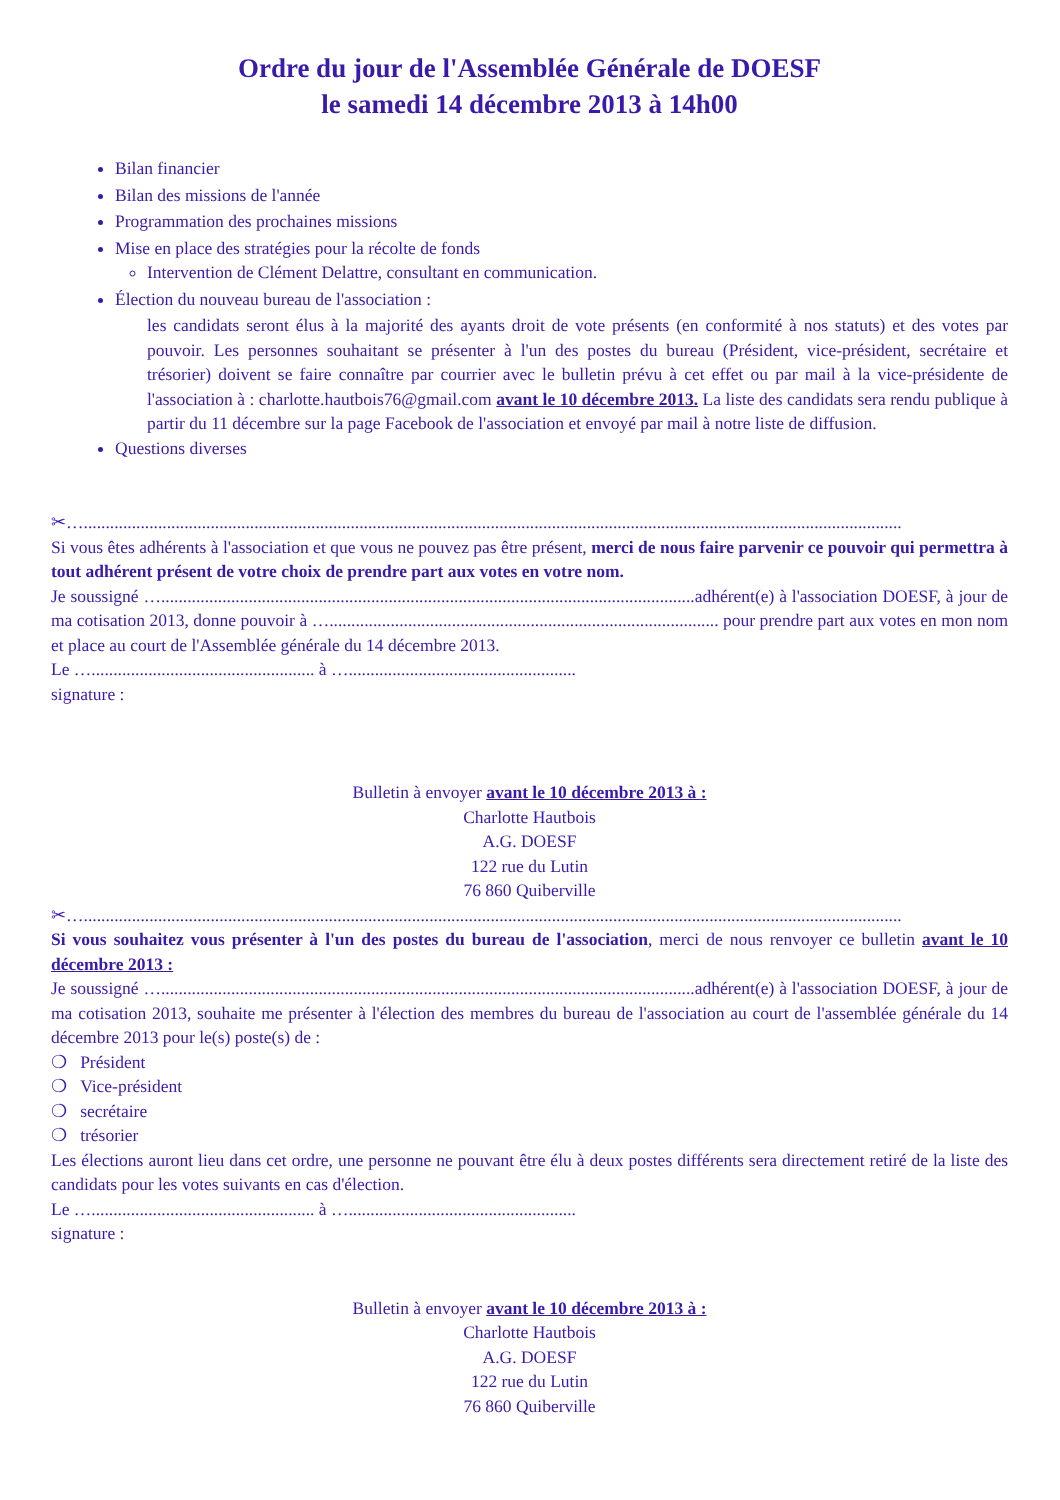Ordre du jour de l'Assemblée Générale de DOESF
le samedi 14 décembre 2013 à 14h00
Bilan financier
Bilan des missions de l'année
Programmation des prochaines missions
Mise en place des stratégies pour la récolte de fonds
Intervention de Clément Delattre, consultant en communication.
Élection du nouveau bureau de l'association :
les candidats seront élus à la majorité des ayants droit de vote présents (en conformité à nos statuts) et des votes par pouvoir. Les personnes souhaitant se présenter à l'un des postes du bureau (Président, vice-président, secrétaire et trésorier) doivent se faire connaître par courrier avec le bulletin prévu à cet effet ou par mail à la vice-présidente de l'association à : charlotte.hautbois76@gmail.com avant le 10 décembre 2013. La liste des candidats sera rendu publique à partir du 11 décembre sur la page Facebook de l'association et envoyé par mail à notre liste de diffusion.
Questions diverses
✂…...........................................................................................................................................................................................
Si vous êtes adhérents à l'association et que vous ne pouvez pas être présent, merci de nous faire parvenir ce pouvoir qui permettra à tout adhérent présent de votre choix de prendre part aux votes en votre nom.
Je soussigné …..........................................................................................................................adhérent(e) à l'association DOESF, à jour de ma cotisation 2013, donne pouvoir à …......................................................................................... pour prendre part aux votes en mon nom et place au court de l'Assemblée générale du 14 décembre 2013.
Le …................................................... à …....................................................
signature :
Bulletin à envoyer avant le 10 décembre 2013 à :
Charlotte Hautbois
A.G. DOESF
122 rue du Lutin
76 860 Quiberville
✂…...........................................................................................................................................................................................
Si vous souhaitez vous présenter à l'un des postes du bureau de l'association, merci de nous renvoyer ce bulletin avant le 10 décembre 2013 :
Je soussigné …..........................................................................................................................adhérent(e) à l'association DOESF, à jour de ma cotisation 2013, souhaite me présenter à l'élection des membres du bureau de l'association au court de l'assemblée générale du 14 décembre 2013 pour le(s) poste(s) de :
❍ Président
❍ Vice-président
❍ secrétaire
❍ trésorier
Les élections auront lieu dans cet ordre, une personne ne pouvant être élu à deux postes différents sera directement retiré de la liste des candidats pour les votes suivants en cas d'élection.
Le …................................................... à …....................................................
signature :
Bulletin à envoyer avant le 10 décembre 2013 à :
Charlotte Hautbois
A.G. DOESF
122 rue du Lutin
76 860 Quiberville